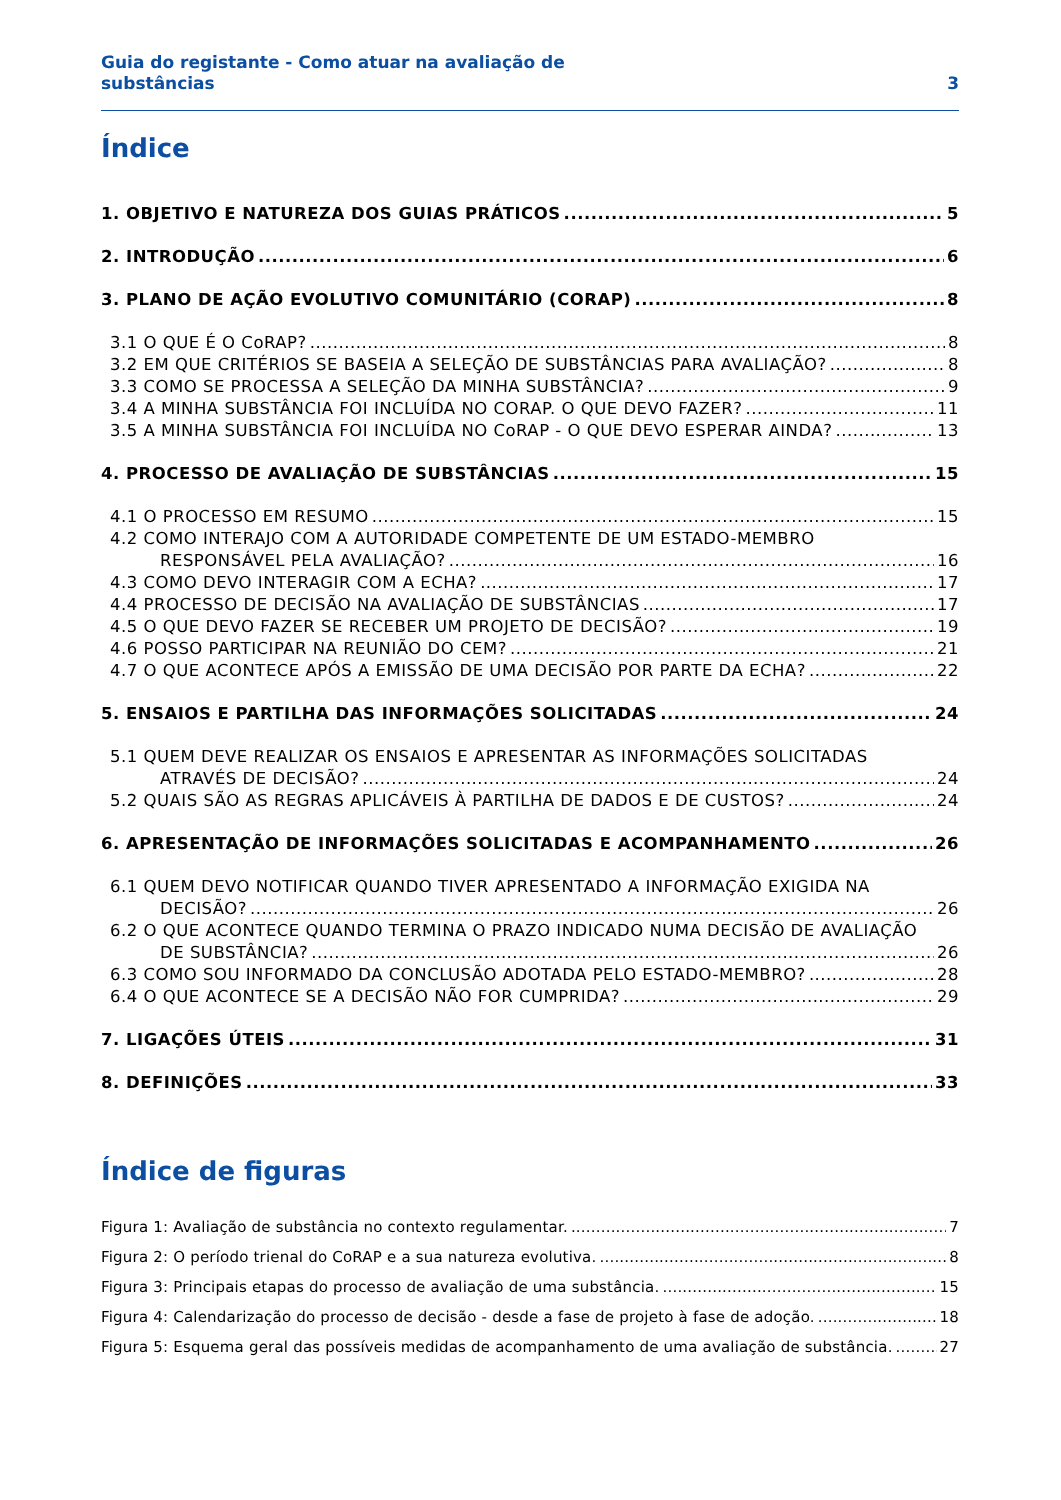Guia do registante - Como atuar na avaliação de
substâncias
3
Índice
1. OBJETIVO E NATUREZA DOS GUIAS PRÁTICOS 5
2. INTRODUÇÃO 6
3. PLANO DE AÇÃO EVOLUTIVO COMUNITÁRIO (CORAP) 8
3.1 O QUE É O CoRAP? 8
3.2 EM QUE CRITÉRIOS SE BASEIA A SELEÇÃO DE SUBSTÂNCIAS PARA AVALIAÇÃO? 8
3.3 COMO SE PROCESSA A SELEÇÃO DA MINHA SUBSTÂNCIA? 9
3.4 A MINHA SUBSTÂNCIA FOI INCLUÍDA NO CORAP. O QUE DEVO FAZER? 11
3.5 A MINHA SUBSTÂNCIA FOI INCLUÍDA NO CoRAP - O QUE DEVO ESPERAR AINDA? 13
4. PROCESSO DE AVALIAÇÃO DE SUBSTÂNCIAS 15
4.1 O PROCESSO EM RESUMO 15
4.2 COMO INTERAJO COM A AUTORIDADE COMPETENTE DE UM ESTADO-MEMBRO
RESPONSÁVEL PELA AVALIAÇÃO? 16
4.3 COMO DEVO INTERAGIR COM A ECHA? 17
4.4 PROCESSO DE DECISÃO NA AVALIAÇÃO DE SUBSTÂNCIAS 17
4.5 O QUE DEVO FAZER SE RECEBER UM PROJETO DE DECISÃO? 19
4.6 POSSO PARTICIPAR NA REUNIÃO DO CEM? 21
4.7 O QUE ACONTECE APÓS A EMISSÃO DE UMA DECISÃO POR PARTE DA ECHA? 22
5. ENSAIOS E PARTILHA DAS INFORMAÇÕES SOLICITADAS 24
5.1 QUEM DEVE REALIZAR OS ENSAIOS E APRESENTAR AS INFORMAÇÕES SOLICITADAS
ATRAVÉS DE DECISÃO? 24
5.2 QUAIS SÃO AS REGRAS APLICÁVEIS À PARTILHA DE DADOS E DE CUSTOS? 24
6. APRESENTAÇÃO DE INFORMAÇÕES SOLICITADAS E ACOMPANHAMENTO 26
6.1 QUEM DEVO NOTIFICAR QUANDO TIVER APRESENTADO A INFORMAÇÃO EXIGIDA NA
DECISÃO? 26
6.2 O QUE ACONTECE QUANDO TERMINA O PRAZO INDICADO NUMA DECISÃO DE AVALIAÇÃO
DE SUBSTÂNCIA? 26
6.3 COMO SOU INFORMADO DA CONCLUSÃO ADOTADA PELO ESTADO-MEMBRO? 28
6.4 O QUE ACONTECE SE A DECISÃO NÃO FOR CUMPRIDA? 29
7. LIGAÇÕES ÚTEIS 31
8. DEFINIÇÕES 33
Índice de figuras
Figura 1: Avaliação de substância no contexto regulamentar. 7
Figura 2: O período trienal do CoRAP e a sua natureza evolutiva. 8
Figura 3: Principais etapas do processo de avaliação de uma substância. 15
Figura 4: Calendarização do processo de decisão - desde a fase de projeto à fase de adoção. 18
Figura 5: Esquema geral das possíveis medidas de acompanhamento de uma avaliação de substância. 27